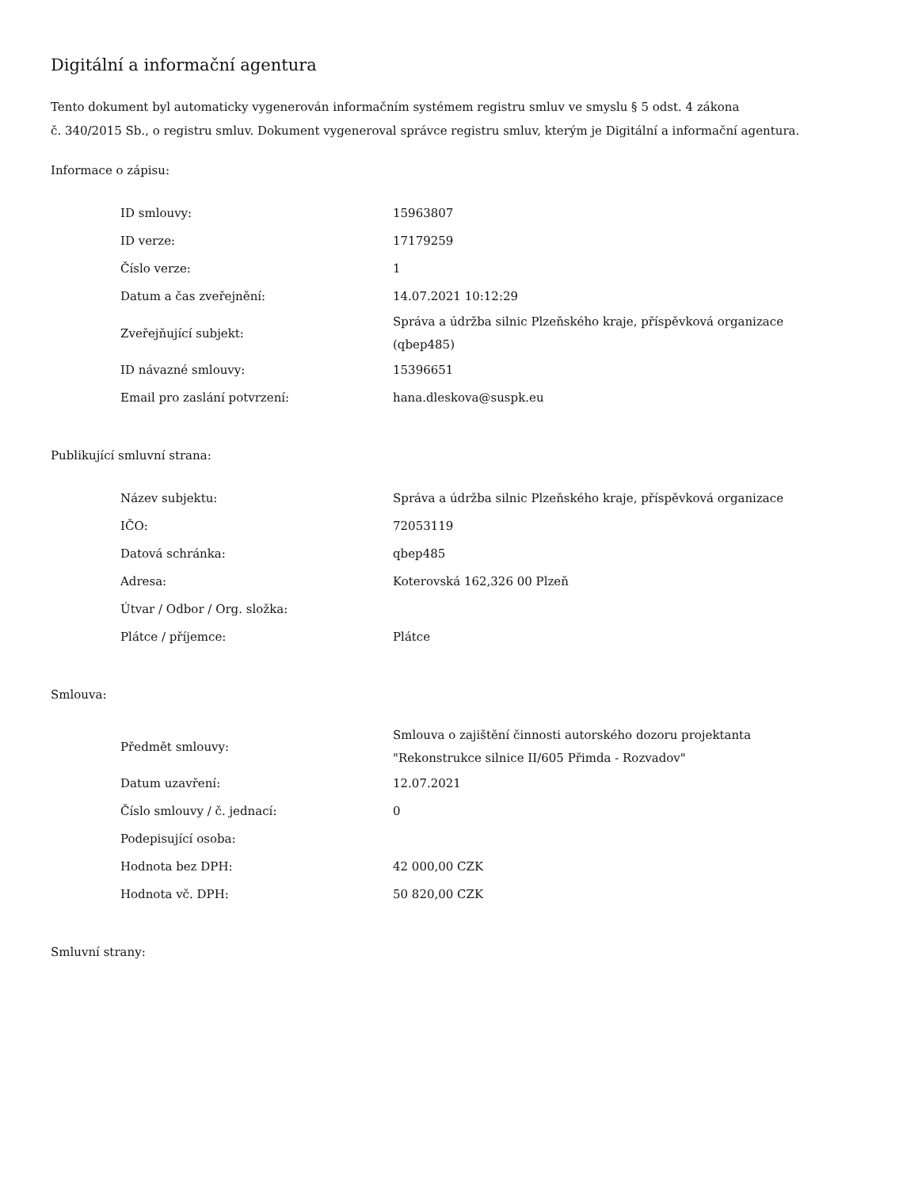Digitální a informační agentura
Tento dokument byl automaticky vygenerován informačním systémem registru smluv ve smyslu § 5 odst. 4 zákona
č. 340/2015 Sb., o registru smluv. Dokument vygeneroval správce registru smluv, kterým je Digitální a informační agentura.
Informace o zápisu:
| ID smlouvy: | 15963807 |
| ID verze: | 17179259 |
| Číslo verze: | 1 |
| Datum a čas zveřejnění: | 14.07.2021 10:12:29 |
| Zveřejňující subjekt: | Správa a údržba silnic Plzeňského kraje, příspěvková organizace (qbep485) |
| ID návazné smlouvy: | 15396651 |
| Email pro zaslání potvrzení: | hana.dleskova@suspk.eu |
Publikující smluvní strana:
| Název subjektu: | Správa a údržba silnic Plzeňského kraje, příspěvková organizace |
| IČO: | 72053119 |
| Datová schránka: | qbep485 |
| Adresa: | Koterovská 162,326 00 Plzeň |
| Útvar / Odbor / Org. složka: | |
| Plátce / příjemce: | Plátce |
Smlouva:
| Předmět smlouvy: | Smlouva o zajištění činnosti autorského dozoru projektanta "Rekonstrukce silnice II/605 Přimda - Rozvadov" |
| Datum uzavření: | 12.07.2021 |
| Číslo smlouvy / č. jednací: | 0 |
| Podepisující osoba: | |
| Hodnota bez DPH: | 42 000,00 CZK |
| Hodnota vč. DPH: | 50 820,00 CZK |
Smluvní strany: